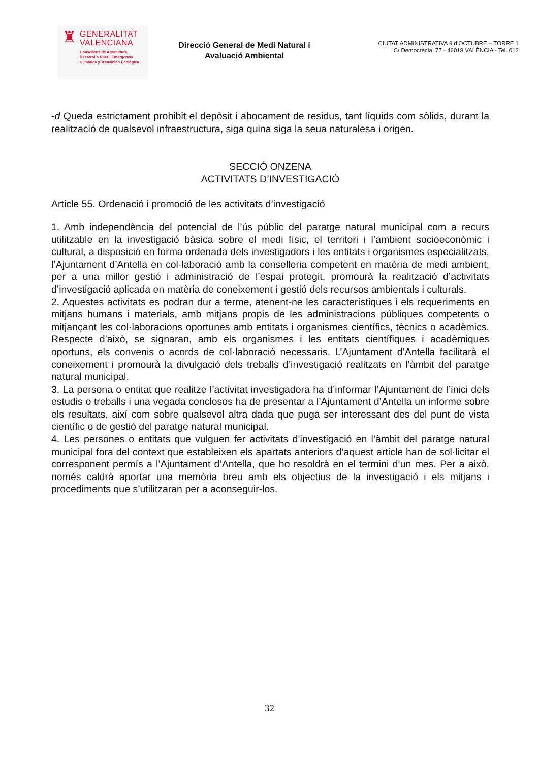♜
GENERALITAT
VALENCIANA
Conselleria de Agricultura,
Desarrollo Rural, Emergencia
Climática y Transición Ecológica
Direcció General de Medi Natural i Avaluació Ambiental
CIUTAT ADMINISTRATIVA 9 d’OCTUBRE – TORRE 1
C/ Democràcia, 77 - 46018 VALÈNCIA - Tel. 012
-d Queda estrictament prohibit el depòsit i abocament de residus, tant líquids com sòlids, durant la realització de qualsevol infraestructura, siga quina siga la seua naturalesa i origen.
SECCIÓ ONZENA
ACTIVITATS D’INVESTIGACIÓ
Article 55. Ordenació i promoció de les activitats d’investigació
1. Amb independència del potencial de l’ús públic del paratge natural municipal com a recurs utilitzable en la investigació bàsica sobre el medi físic, el territori i l’ambient socioeconòmic i cultural, a disposició en forma ordenada dels investigadors i les entitats i organismes especialitzats, l’Ajuntament d’Antella en col·laboració amb la conselleria competent en matèria de medi ambient, per a una millor gestió i administració de l’espai protegit, promourà la realització d’activitats d’investigació aplicada en matèria de coneixement i gestió dels recursos ambientals i culturals.
2. Aquestes activitats es podran dur a terme, atenent-ne les característiques i els requeriments en mitjans humans i materials, amb mitjans propis de les administracions públiques competents o mitjançant les col·laboracions oportunes amb entitats i organismes científics, tècnics o acadèmics. Respecte d’això, se signaran, amb els organismes i les entitats científiques i acadèmiques oportuns, els convenis o acords de col·laboració necessaris. L’Ajuntament d’Antella facilitarà el coneixement i promourà la divulgació dels treballs d’investigació realitzats en l’àmbit del paratge natural municipal.
3. La persona o entitat que realitze l’activitat investigadora ha d’informar l’Ajuntament de l’inici dels estudis o treballs i una vegada conclosos ha de presentar a l’Ajuntament d’Antella un informe sobre els resultats, així com sobre qualsevol altra dada que puga ser interessant des del punt de vista científic o de gestió del paratge natural municipal.
4. Les persones o entitats que vulguen fer activitats d’investigació en l’àmbit del paratge natural municipal fora del context que estableixen els apartats anteriors d’aquest article han de sol·licitar el corresponent permís a l’Ajuntament d’Antella, que ho resoldrà en el termini d’un mes. Per a això, només caldrà aportar una memòria breu amb els objectius de la investigació i els mitjans i procediments que s’utilitzaran per a aconseguir-los.
32